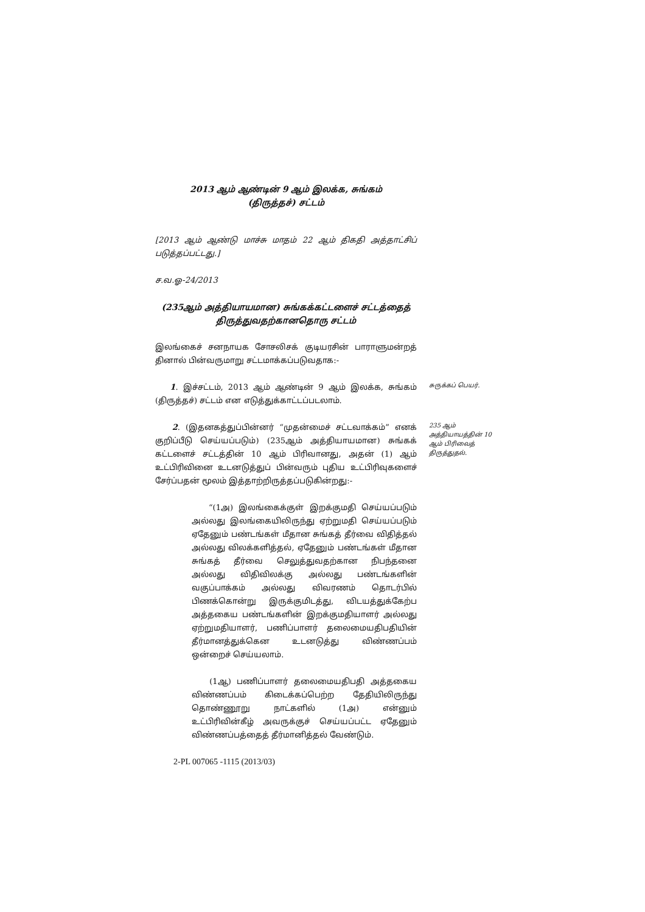2013 ஆம் ஆண்டின் 9 ஆம் இலக்க, சுங்கம்
(திருத்தச்) சட்டம்
[2013 ஆம் ஆண்டு மாச்சு மாதம் 22 ஆம் திகதி அத்தாட்சிப் படுத்தப்பட்டது.]
ச.வ.ஓ-24/2013
(235ஆம் அத்தியாயமான) சுங்கக்கட்டளைச் சட்டத்தைத்
திருத்துவதற்கானதொரு சட்டம்
இலங்கைச் சனநாயக சோசலிசக் குடியரசின் பாராளுமன்றத் தினால் பின்வருமாறு சட்டமாக்கப்படுவதாக:-
1. இச்சட்டம், 2013 ஆம் ஆண்டின் 9 ஆம் இலக்க, சுங்கம் (திருத்தச்) சட்டம் என எடுத்துக்காட்டப்படலாம்.
சுருக்கப் பெயர்.
2. (இதனகத்துப்பின்னர் “முதன்மைச் சட்டவாக்கம்” எனக் குறிப்பீடு செய்யப்படும்) (235ஆம் அத்தியாயமான) சுங்கக் கட்டளைச் சட்டத்தின் 10 ஆம் பிரிவானது, அதன் (1) ஆம் உட்பிரிவினை உடனடுத்துப் பின்வரும் புதிய உட்பிரிவுகளைச் சேர்ப்பதன் மூலம் இத்தாற்றிருத்தப்படுகின்றது:-
235 ஆம் அத்தியாயத்தின் 10 ஆம் பிரிவைத் திருத்துதல்.
“(1அ) இலங்கைக்குள் இறக்குமதி செய்யப்படும் அல்லது இலங்கையிலிருந்து ஏற்றுமதி செய்யப்படும் ஏதேனும் பண்டங்கள் மீதான சுங்கத் தீர்வை விதித்தல் அல்லது விலக்களித்தல், ஏதேனும் பண்டங்கள் மீதான சுங்கத் தீர்வை செலுத்துவதற்கான நிபந்தனை அல்லது விதிவிலக்கு அல்லது பண்டங்களின் வகுப்பாக்கம் அல்லது விவரணம் தொடர்பில் பிணக்கொன்று இருக்குமிடத்து, விடயத்துக்கேற்ப அத்தகைய பண்டங்களின் இறக்குமதியாளர் அல்லது ஏற்றுமதியாளர், பணிப்பாளர் தலைமையதிபதியின் தீர்மானத்துக்கென உடனடுத்து விண்ணப்பம் ஒன்றைச் செய்யலாம்.
(1ஆ) பணிப்பாளர் தலைமையதிபதி அத்தகைய விண்ணப்பம் கிடைக்கப்பெற்ற தேதியிலிருந்து தொண்ணூறு நாட்களில் (1அ) என்னும் உட்பிரிவின்கீழ் அவருக்குச் செய்யப்பட்ட ஏதேனும் விண்ணப்பத்தைத் தீர்மானித்தல் வேண்டும்.
2-PL 007065 -1115 (2013/03)